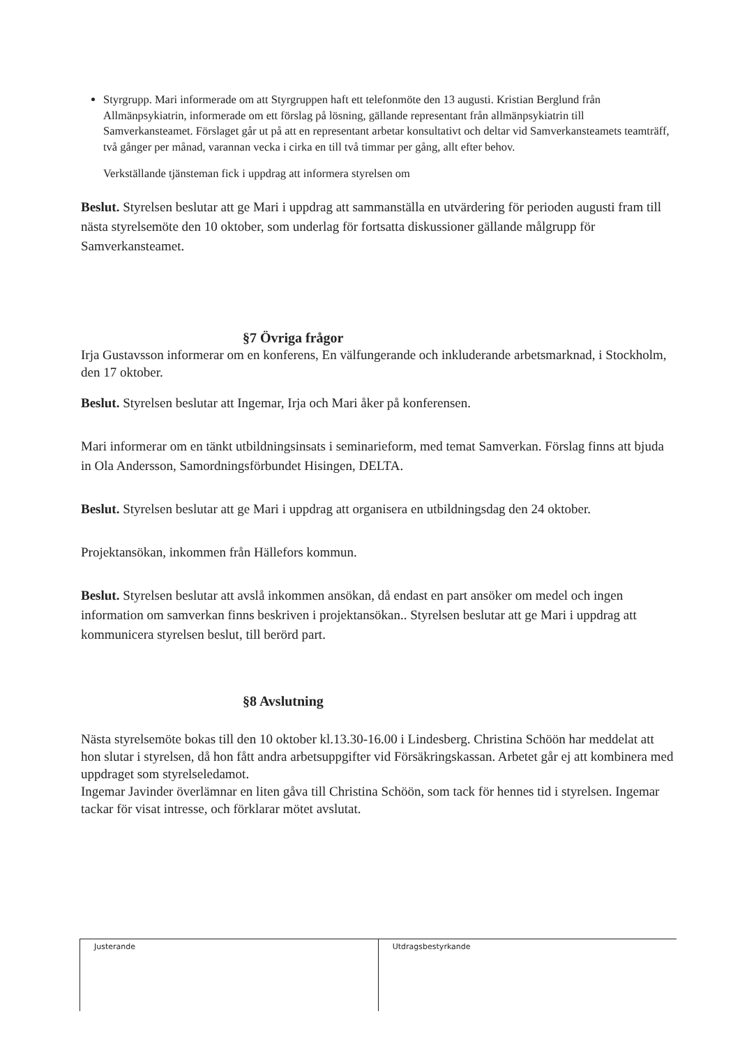Styrgrupp. Mari informerade om att Styrgruppen haft ett telefonmöte den 13 augusti. Kristian Berglund från Allmänpsykiatrin, informerade om ett förslag på lösning, gällande representant från allmänpsykiatrin till Samverkansteamet. Förslaget går ut på att en representant arbetar konsultativt och deltar vid Samverkansteamets teamträff, två gånger per månad, varannan vecka i cirka en till två timmar per gång, allt efter behov.
Verkställande tjänsteman fick i uppdrag att informera styrelsen om
Beslut. Styrelsen beslutar att ge Mari i uppdrag att sammanställa en utvärdering för perioden augusti fram till nästa styrelsemöte den 10 oktober, som underlag för fortsatta diskussioner gällande målgrupp för Samverkansteamet.
§7 Övriga frågor
Irja Gustavsson informerar om en konferens, En välfungerande och inkluderande arbetsmarknad, i Stockholm, den 17 oktober.
Beslut. Styrelsen beslutar att Ingemar, Irja och Mari åker på konferensen.
Mari informerar om en tänkt utbildningsinsats i seminarieform, med temat Samverkan. Förslag finns att bjuda in Ola Andersson, Samordningsförbundet Hisingen, DELTA.
Beslut. Styrelsen beslutar att ge Mari i uppdrag att organisera en utbildningsdag den 24 oktober.
Projektansökan, inkommen från Hällefors kommun.
Beslut. Styrelsen beslutar att avslå inkommen ansökan, då endast en part ansöker om medel och ingen information om samverkan finns beskriven i projektansökan.. Styrelsen beslutar att ge Mari i uppdrag att kommunicera styrelsen beslut, till berörd part.
§8 Avslutning
Nästa styrelsemöte bokas till den 10 oktober kl.13.30-16.00 i Lindesberg. Christina Schöön har meddelat att hon slutar i styrelsen, då hon fått andra arbetsuppgifter vid Försäkringskassan. Arbetet går ej att kombinera med uppdraget som styrelseledamot.
Ingemar Javinder överlämnar en liten gåva till Christina Schöön, som tack för hennes tid i styrelsen. Ingemar tackar för visat intresse, och förklarar mötet avslutat.
| Justerande | Utdragsbestyrkande |